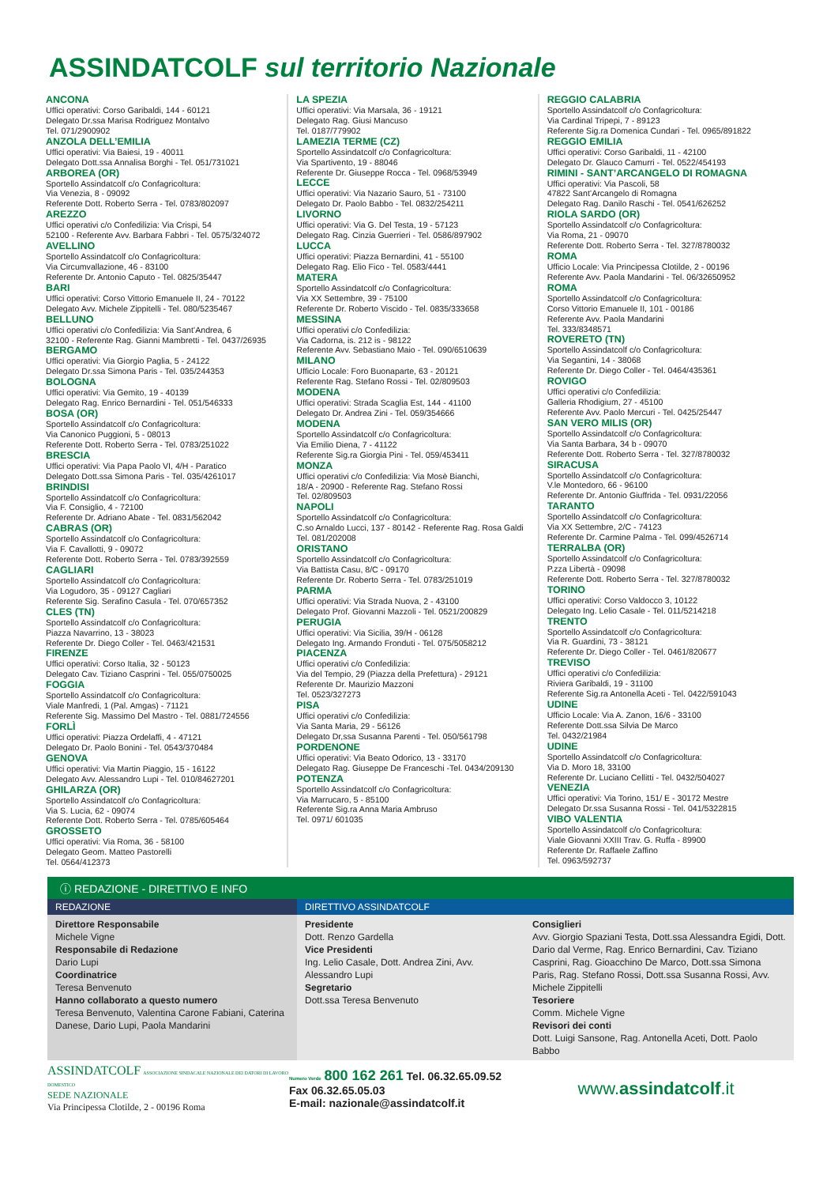ASSINDATCOLF sul territorio Nazionale
ANCONA
Uffici operativi: Corso Garibaldi, 144 - 60121
Delegato Dr.ssa Marisa Rodriguez Montalvo
Tel. 071/2900902
ANZOLA DELL’EMILIA
Uffici operativi: Via Baiesi, 19 - 40011
Delegato Dott.ssa Annalisa Borghi - Tel. 051/731021
ARBOREA (OR)
Sportello Assindatcolf c/o Confagricoltura:
Via Venezia, 8 - 09092
Referente Dott. Roberto Serra - Tel. 0783/802097
AREZZO
Uffici operativi c/o Confedilizia: Via Crispi, 54
52100 - Referente Avv. Barbara Fabbri - Tel. 0575/324072
AVELLINO
Sportello Assindatcolf c/o Confagricoltura:
Via Circumvallazione, 46 - 83100
Referente Dr. Antonio Caputo - Tel. 0825/35447
BARI
Uffici operativi: Corso Vittorio Emanuele II, 24 - 70122
Delegato Avv. Michele Zippitelli - Tel. 080/5235467
BELLUNO
Uffici operativi c/o Confedilizia: Via Sant’Andrea, 6
32100 - Referente Rag. Gianni Mambretti - Tel. 0437/26935
BERGAMO
Uffici operativi: Via Giorgio Paglia, 5 - 24122
Delegato Dr.ssa Simona Paris - Tel. 035/244353
BOLOGNA
Uffici operativi: Via Gemito, 19 - 40139
Delegato Rag. Enrico Bernardini - Tel. 051/546333
BOSA (OR)
Sportello Assindatcolf c/o Confagricoltura:
Via Canonico Puggioni, 5 - 08013
Referente Dott. Roberto Serra - Tel. 0783/251022
BRESCIA
Uffici operativi: Via Papa Paolo VI, 4/H - Paratico
Delegato Dott.ssa Simona Paris - Tel. 035/4261017
BRINDISI
Sportello Assindatcolf c/o Confagricoltura:
Via F. Consiglio, 4 - 72100
Referente Dr. Adriano Abate - Tel. 0831/562042
CABRAS (OR)
Sportello Assindatcolf c/o Confagricoltura:
Via F. Cavallotti, 9 - 09072
Referente Dott. Roberto Serra - Tel. 0783/392559
CAGLIARI
Sportello Assindatcolf c/o Confagricoltura:
Via Logudoro, 35 - 09127 Cagliari
Referente Sig. Serafino Casula - Tel. 070/657352
CLES (TN)
Sportello Assindatcolf c/o Confagricoltura:
Piazza Navarrino, 13 - 38023
Referente Dr. Diego Coller - Tel. 0463/421531
FIRENZE
Uffici operativi: Corso Italia, 32 - 50123
Delegato Cav. Tiziano Casprini - Tel. 055/0750025
FOGGIA
Sportello Assindatcolf c/o Confagricoltura:
Viale Manfredi, 1 (Pal. Amgas) - 71121
Referente Sig. Massimo Del Mastro - Tel. 0881/724556
FORLÌ
Uffici operativi: Piazza Ordelaffi, 4 - 47121
Delegato Dr. Paolo Bonini - Tel. 0543/370484
GENOVA
Uffici operativi: Via Martin Piaggio, 15 - 16122
Delegato Avv. Alessandro Lupi - Tel. 010/84627201
GHILARZA (OR)
Sportello Assindatcolf c/o Confagricoltura:
Via S. Lucia, 62 - 09074
Referente Dott. Roberto Serra - Tel. 0785/605464
GROSSETO
Uffici operativi: Via Roma, 36 - 58100
Delegato Geom. Matteo Pastorelli
Tel. 0564/412373
LA SPEZIA
Uffici operativi: Via Marsala, 36 - 19121
Delegato Rag. Giusi Mancuso
Tel. 0187/779902
LAMEZIA TERME (CZ)
Sportello Assindatcolf c/o Confagricoltura:
Via Spartivento, 19 - 88046
Referente Dr. Giuseppe Rocca - Tel. 0968/53949
LECCE
Uffici operativi: Via Nazario Sauro, 51 - 73100
Delegato Dr. Paolo Babbo - Tel. 0832/254211
LIVORNO
Uffici operativi: Via G. Del Testa, 19 - 57123
Delegato Rag. Cinzia Guerrieri - Tel. 0586/897902
LUCCA
Uffici operativi: Piazza Bernardini, 41 - 55100
Delegato Rag. Elio Fico - Tel. 0583/4441
MATERA
Sportello Assindatcolf c/o Confagricoltura:
Via XX Settembre, 39 - 75100
Referente Dr. Roberto Viscido - Tel. 0835/333658
MESSINA
Uffici operativi c/o Confedilizia:
Via Cadorna, is. 212 is - 98122
Referente Avv. Sebastiano Maio - Tel. 090/6510639
MILANO
Ufficio Locale: Foro Buonaparte, 63 - 20121
Referente Rag. Stefano Rossi - Tel. 02/809503
MODENA
Uffici operativi: Strada Scaglia Est, 144 - 41100
Delegato Dr. Andrea Zini - Tel. 059/354666
MODENA
Sportello Assindatcolf c/o Confagricoltura:
Via Emilio Diena, 7 - 41122
Referente Sig.ra Giorgia Pini - Tel. 059/453411
MONZA
Uffici operativi c/o Confedilizia: Via Mosè Bianchi,
18/A - 20900 - Referente Rag. Stefano Rossi
Tel. 02/809503
NAPOLI
Sportello Assindatcolf c/o Confagricoltura:
C.so Arnaldo Lucci, 137 - 80142 - Referente Rag. Rosa Galdi
Tel. 081/202008
ORISTANO
Sportello Assindatcolf c/o Confagricoltura:
Via Battista Casu, 8/C - 09170
Referente Dr. Roberto Serra - Tel. 0783/251019
PARMA
Uffici operativi: Via Strada Nuova, 2 - 43100
Delegato Prof. Giovanni Mazzoli - Tel. 0521/200829
PERUGIA
Uffici operativi: Via Sicilia, 39/H - 06128
Delegato Ing. Armando Fronduti - Tel. 075/5058212
PIACENZA
Uffici operativi c/o Confedilizia:
Via del Tempio, 29 (Piazza della Prefettura) - 29121
Referente Dr. Maurizio Mazzoni
Tel. 0523/327273
PISA
Uffici operativi c/o Confedilizia:
Via Santa Maria, 29 - 56126
Delegato Dr,ssa Susanna Parenti - Tel. 050/561798
PORDENONE
Uffici operativi: Via Beato Odorico, 13 - 33170
Delegato Rag. Giuseppe De Franceschi -Tel. 0434/209130
POTENZA
Sportello Assindatcolf c/o Confagricoltura:
Via Marrucaro, 5 - 85100
Referente Sig.ra Anna Maria Ambruso
Tel. 0971/ 601035
REGGIO CALABRIA
Sportello Assindatcolf c/o Confagricoltura:
Via Cardinal Tripepi, 7 - 89123
Referente Sig.ra Domenica Cundari - Tel. 0965/891822
REGGIO EMILIA
Uffici operativi: Corso Garibaldi, 11 - 42100
Delegato Dr. Glauco Camurri - Tel. 0522/454193
RIMINI - SANT’ARCANGELO DI ROMAGNA
Uffici operativi: Via Pascoli, 58
47822 Sant’Arcangelo di Romagna
Delegato Rag. Danilo Raschi - Tel. 0541/626252
RIOLA SARDO (OR)
Sportello Assindatcolf c/o Confagricoltura:
Via Roma, 21 - 09070
Referente Dott. Roberto Serra - Tel. 327/8780032
ROMA
Ufficio Locale: Via Principessa Clotilde, 2 - 00196
Referente Avv. Paola Mandarini - Tel. 06/32650952
ROMA
Sportello Assindatcolf c/o Confagricoltura:
Corso Vittorio Emanuele II, 101 - 00186
Referente Avv. Paola Mandarini
Tel. 333/8348571
ROVERETO (TN)
Sportello Assindatcolf c/o Confagricoltura:
Via Segantini, 14 - 38068
Referente Dr. Diego Coller - Tel. 0464/435361
ROVIGO
Uffici operativi c/o Confedilizia:
Galleria Rhodigium, 27 - 45100
Referente Avv. Paolo Mercuri - Tel. 0425/25447
SAN VERO MILIS (OR)
Sportello Assindatcolf c/o Confagricoltura:
Via Santa Barbara, 34 b - 09070
Referente Dott. Roberto Serra - Tel. 327/8780032
SIRACUSA
Sportello Assindatcolf c/o Confagricoltura:
V.le Montedoro, 66 - 96100
Referente Dr. Antonio Giuffrida - Tel. 0931/22056
TARANTO
Sportello Assindatcolf c/o Confagricoltura:
Via XX Settembre, 2/C - 74123
Referente Dr. Carmine Palma - Tel. 099/4526714
TERRALBA (OR)
Sportello Assindatcolf c/o Confagricoltura:
P.zza Libertà - 09098
Referente Dott. Roberto Serra - Tel. 327/8780032
TORINO
Uffici operativi: Corso Valdocco 3, 10122
Delegato Ing. Lelio Casale - Tel. 011/5214218
TRENTO
Sportello Assindatcolf c/o Confagricoltura:
Via R. Guardini, 73 - 38121
Referente Dr. Diego Coller - Tel. 0461/820677
TREVISO
Uffici operativi c/o Confedilizia:
Riviera Garibaldi, 19 - 31100
Referente Sig.ra Antonella Aceti - Tel. 0422/591043
UDINE
Ufficio Locale: Via A. Zanon, 16/6 - 33100
Referente Dott.ssa Silvia De Marco
Tel. 0432/21984
UDINE
Sportello Assindatcolf c/o Confagricoltura:
Via D. Moro 18, 33100
Referente Dr. Luciano Cellitti - Tel. 0432/504027
VENEZIA
Uffici operativi: Via Torino, 151/ E - 30172 Mestre
Delegato Dr.ssa Susanna Rossi - Tel. 041/5322815
VIBO VALENTIA
Sportello Assindatcolf c/o Confagricoltura:
Viale Giovanni XXIII Trav. G. Ruffa - 89900
Referente Dr. Raffaele Zaffino
Tel. 0963/592737
ⓘ REDAZIONE - DIRETTIVO E INFO
REDAZIONE DIRETTIVO ASSINDATCOLF
Direttore Responsabile
Michele Vigne
Responsabile di Redazione
Dario Lupi
Coordinatrice
Teresa Benvenuto
Hanno collaborato a questo numero
Teresa Benvenuto, Valentina Carone Fabiani, Caterina Danese, Dario Lupi, Paola Mandarini
Presidente
Dott. Renzo Gardella
Vice Presidenti
Ing. Lelio Casale, Dott. Andrea Zini, Avv. Alessandro Lupi
Segretario
Dott.ssa Teresa Benvenuto
Consiglieri
Avv. Giorgio Spaziani Testa, Dott.ssa Alessandra Egidi, Dott. Dario dal Verme, Rag. Enrico Bernardini, Cav. Tiziano Casprini, Rag. Gioacchino De Marco, Dott.ssa Simona Paris, Rag. Stefano Rossi, Dott.ssa Susanna Rossi, Avv. Michele Zippitelli
Tesoriere
Comm. Michele Vigne
Revisori dei conti
Dott. Luigi Sansone, Rag. Antonella Aceti, Dott. Paolo Babbo
ASSINDATCOLF ASSOCIAZIONE SINDACALE NAZIONALE DEI DATORI DI LAVORO DOMESTICO
SEDE NAZIONALE
Via Principessa Clotilde, 2 - 00196 Roma
Numero Verde 800 162 261 Tel. 06.32.65.09.52 Fax 06.32.65.05.03
E-mail: nazionale@assindatcolf.it
www.assindatcolf.it